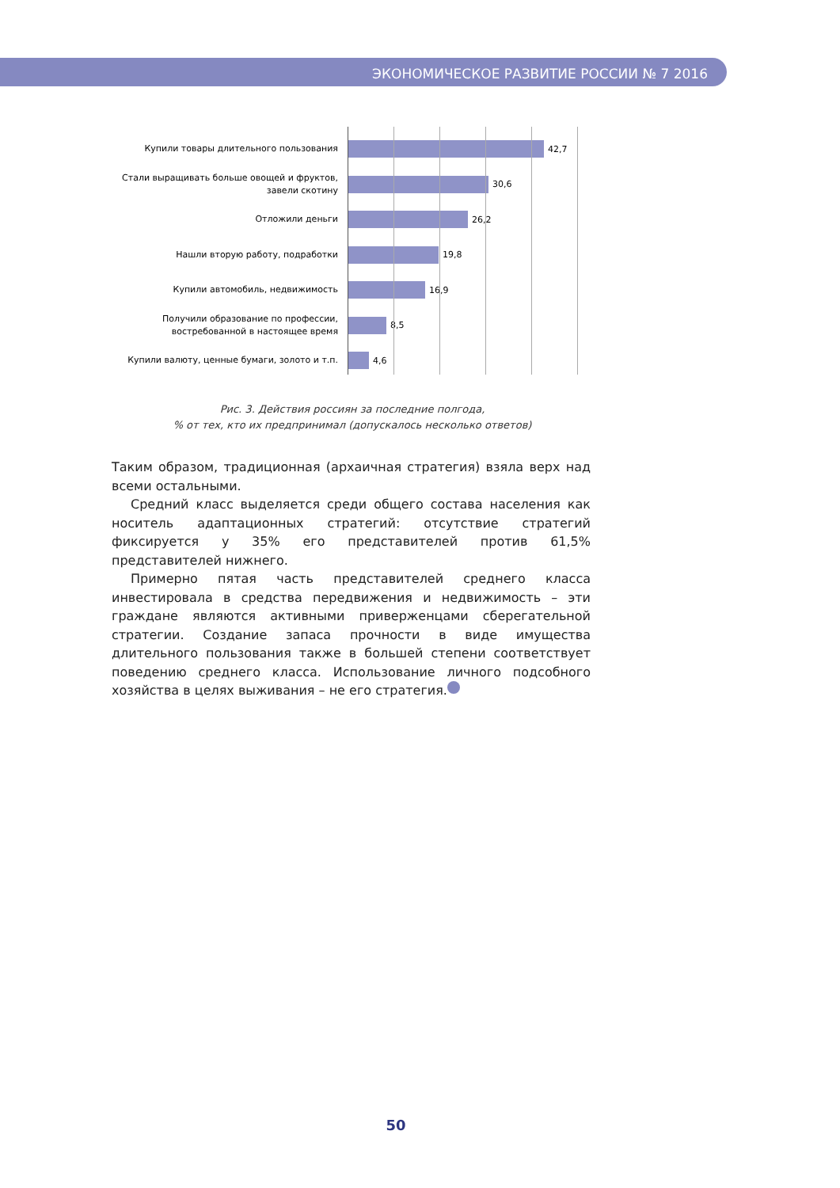ЭКОНОМИЧЕСКОЕ РАЗВИТИЕ РОССИИ № 7 2016
Купили товары длительного пользования
42,7
Стали выращивать больше овощей и фруктов, завели скотину
30,6
Отложили деньги
26,2
Нашли вторую работу, подработки
19,8
Купили автомобиль, недвижимость
16,9
Получили образование по профессии, востребованной в настоящее время
8,5
Купили валюту, ценные бумаги, золото и т.п.
4,6
Рис. 3. Действия россиян за последние полгода,
% от тех, кто их предпринимал (допускалось несколько ответов)
Таким образом, традиционная (архаичная стратегия) взяла верх над всеми остальными.
Средний класс выделяется среди общего состава населения как носитель адаптационных стратегий: отсутствие стратегий фиксируется у 35% его представителей против 61,5% представителей нижнего.
Примерно пятая часть представителей среднего класса инвестировала в средства передвижения и недвижимость – эти граждане являются активными приверженцами сберегательной стратегии. Создание запаса прочности в виде имущества длительного пользования также в большей степени соответствует поведению среднего класса. Использование личного подсобного хозяйства в целях выживания – не его стратегия.
50